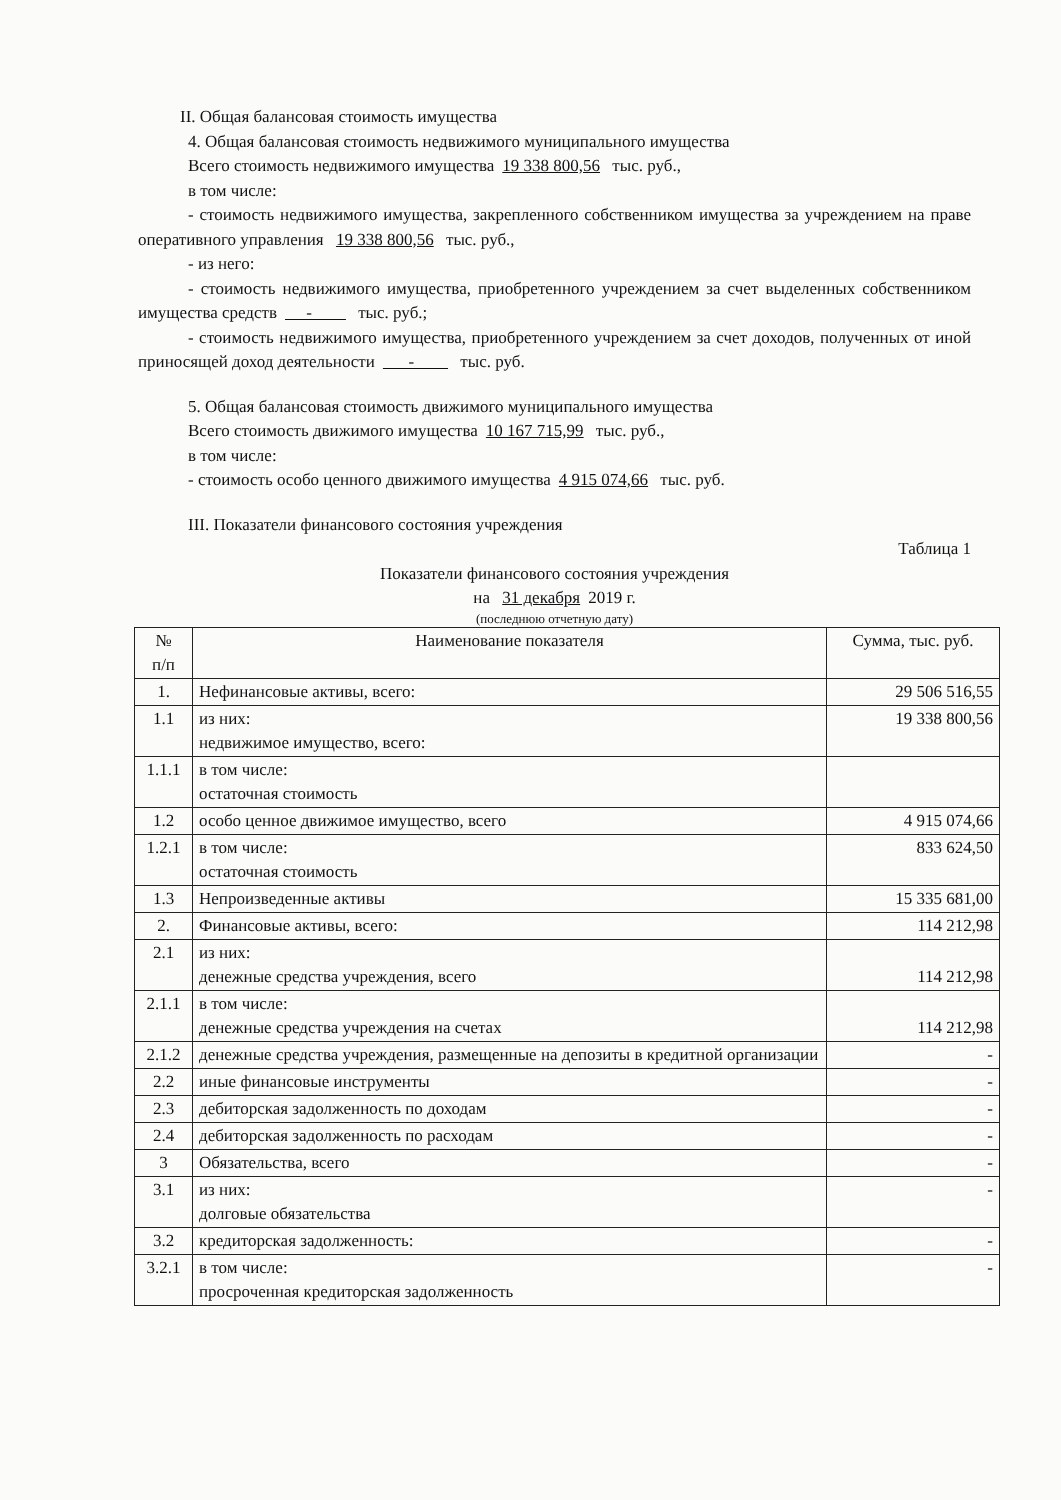II. Общая балансовая стоимость имущества
4. Общая балансовая стоимость недвижимого муниципального имущества
Всего стоимость недвижимого имущества 19 338 800,56 тыс. руб.,
в том числе:
- стоимость недвижимого имущества, закрепленного собственником имущества за учреждением на праве оперативного управления 19 338 800,56 тыс. руб.,
- из него:
- стоимость недвижимого имущества, приобретенного учреждением за счет выделенных собственником имущества средств - тыс. руб.;
- стоимость недвижимого имущества, приобретенного учреждением за счет доходов, полученных от иной приносящей доход деятельности - тыс. руб.
5. Общая балансовая стоимость движимого муниципального имущества
Всего стоимость движимого имущества 10 167 715,99 тыс. руб.,
в том числе:
- стоимость особо ценного движимого имущества 4 915 074,66 тыс. руб.
III. Показатели финансового состояния учреждения
Таблица 1
Показатели финансового состояния учреждения
на 31 декабря 2019 г.
(последнюю отчетную дату)
| № п/п | Наименование показателя | Сумма, тыс. руб. |
| --- | --- | --- |
| 1. | Нефинансовые активы, всего: | 29 506 516,55 |
| 1.1 | из них: недвижимое имущество, всего: | 19 338 800,56 |
| 1.1.1 | в том числе: остаточная стоимость | |
| 1.2 | особо ценное движимое имущество, всего | 4 915 074,66 |
| 1.2.1 | в том числе: остаточная стоимость | 833 624,50 |
| 1.3 | Непроизведенные активы | 15 335 681,00 |
| 2. | Финансовые активы, всего: | 114 212,98 |
| 2.1 | из них: денежные средства учреждения, всего | 114 212,98 |
| 2.1.1 | в том числе: денежные средства учреждения на счетах | 114 212,98 |
| 2.1.2 | денежные средства учреждения, размещенные на депозиты в кредитной организации | - |
| 2.2 | иные финансовые инструменты | - |
| 2.3 | дебиторская задолженность по доходам | - |
| 2.4 | дебиторская задолженность по расходам | - |
| 3 | Обязательства, всего | - |
| 3.1 | из них: долговые обязательства | - |
| 3.2 | кредиторская задолженность: | - |
| 3.2.1 | в том числе: просроченная кредиторская задолженность | - |